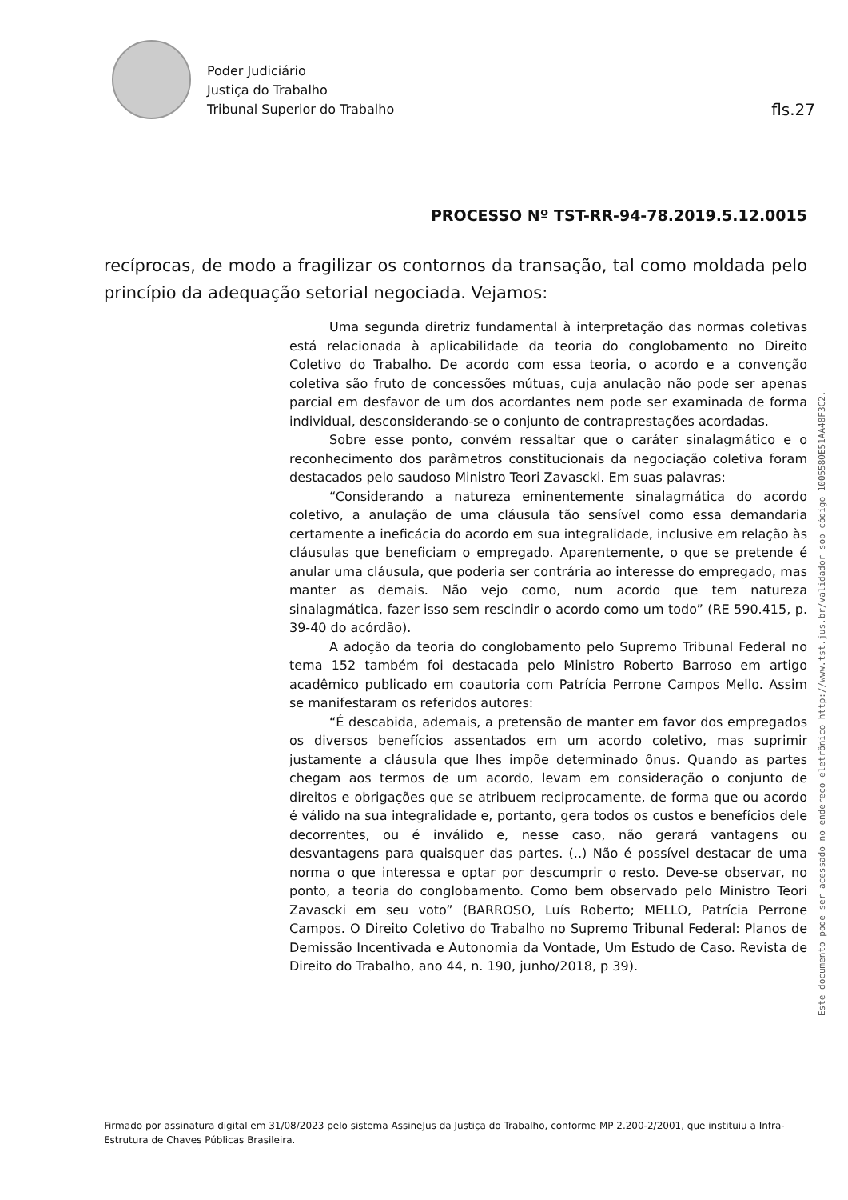Poder Judiciário
Justiça do Trabalho
Tribunal Superior do Trabalho
fls.27
PROCESSO Nº TST-RR-94-78.2019.5.12.0015
recíprocas, de modo a fragilizar os contornos da transação, tal como moldada pelo princípio da adequação setorial negociada. Vejamos:
Uma segunda diretriz fundamental à interpretação das normas coletivas está relacionada à aplicabilidade da teoria do conglobamento no Direito Coletivo do Trabalho. De acordo com essa teoria, o acordo e a convenção coletiva são fruto de concessões mútuas, cuja anulação não pode ser apenas parcial em desfavor de um dos acordantes nem pode ser examinada de forma individual, desconsiderando-se o conjunto de contraprestações acordadas.
Sobre esse ponto, convém ressaltar que o caráter sinalagmático e o reconhecimento dos parâmetros constitucionais da negociação coletiva foram destacados pelo saudoso Ministro Teori Zavascki. Em suas palavras:
“Considerando a natureza eminentemente sinalagmática do acordo coletivo, a anulação de uma cláusula tão sensível como essa demandaria certamente a ineficácia do acordo em sua integralidade, inclusive em relação às cláusulas que beneficiam o empregado. Aparentemente, o que se pretende é anular uma cláusula, que poderia ser contrária ao interesse do empregado, mas manter as demais. Não vejo como, num acordo que tem natureza sinalagmática, fazer isso sem rescindir o acordo como um todo” (RE 590.415, p. 39-40 do acórdão).
A adoção da teoria do conglobamento pelo Supremo Tribunal Federal no tema 152 também foi destacada pelo Ministro Roberto Barroso em artigo acadêmico publicado em coautoria com Patrícia Perrone Campos Mello. Assim se manifestaram os referidos autores:
“É descabida, ademais, a pretensão de manter em favor dos empregados os diversos benefícios assentados em um acordo coletivo, mas suprimir justamente a cláusula que lhes impõe determinado ônus. Quando as partes chegam aos termos de um acordo, levam em consideração o conjunto de direitos e obrigações que se atribuem reciprocamente, de forma que ou acordo é válido na sua integralidade e, portanto, gera todos os custos e benefícios dele decorrentes, ou é inválido e, nesse caso, não gerará vantagens ou desvantagens para quaisquer das partes. (..) Não é possível destacar de uma norma o que interessa e optar por descumprir o resto. Deve-se observar, no ponto, a teoria do conglobamento. Como bem observado pelo Ministro Teori Zavascki em seu voto” (BARROSO, Luís Roberto; MELLO, Patrícia Perrone Campos. O Direito Coletivo do Trabalho no Supremo Tribunal Federal: Planos de Demissão Incentivada e Autonomia da Vontade, Um Estudo de Caso. Revista de Direito do Trabalho, ano 44, n. 190, junho/2018, p 39).
Firmado por assinatura digital em 31/08/2023 pelo sistema AssineJus da Justiça do Trabalho, conforme MP 2.200-2/2001, que instituiu a Infra-Estrutura de Chaves Públicas Brasileira.
Este documento pode ser acessado no endereço eletrônico http://www.tst.jus.br/validador sob código 100558OE51AA48F3C2.